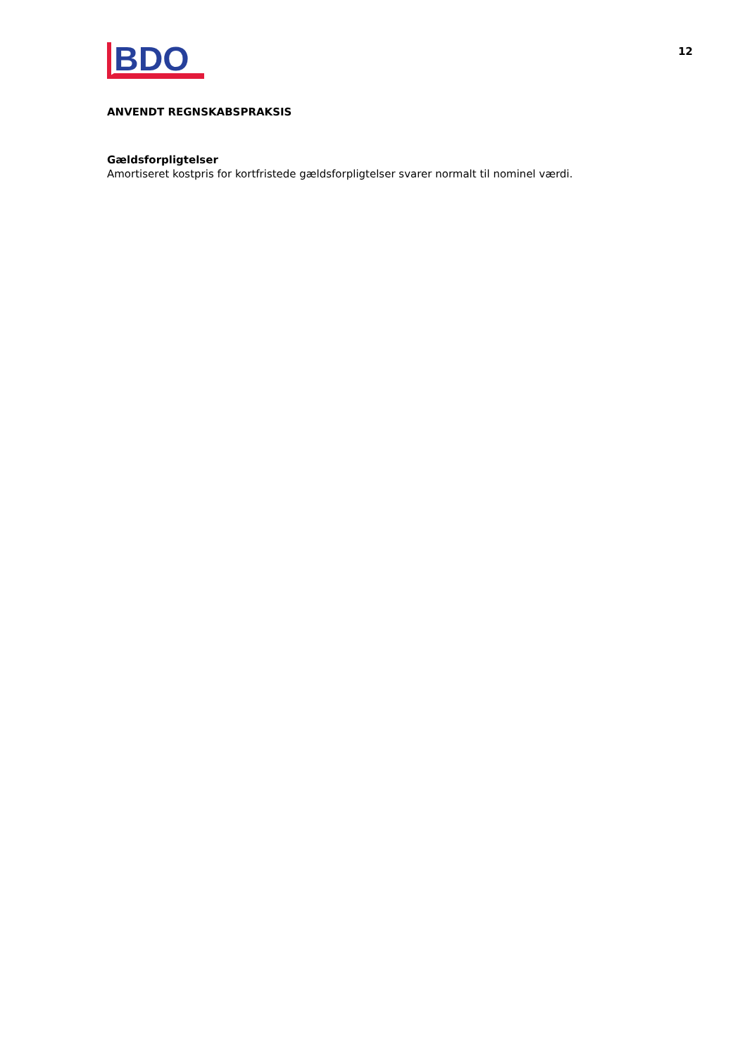BDO
12
ANVENDT REGNSKABSPRAKSIS
Gældsforpligtelser
Amortiseret kostpris for kortfristede gældsforpligtelser svarer normalt til nominel værdi.